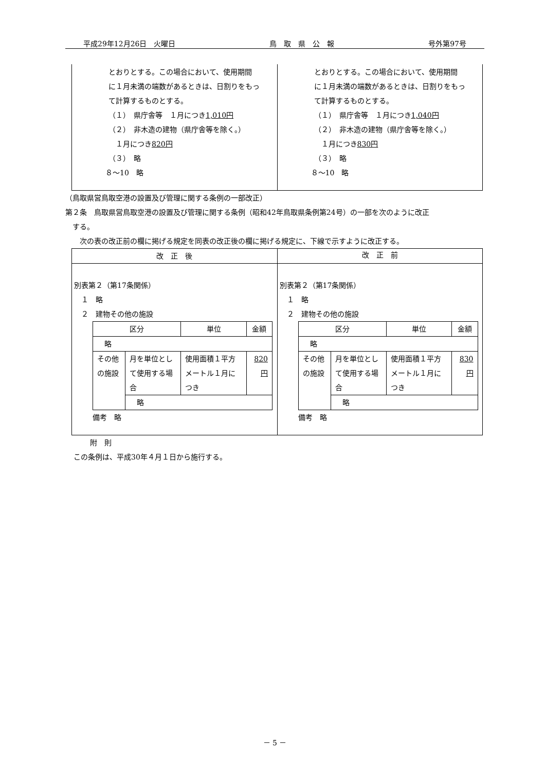平成29年12月26日　火曜日 鳥　取　県　公　報 号外第97号
| とおりとする。この場合において、使用期間 に１月未満の端数があるときは、日割りをもっ て計算するものとする。 （１） 県庁舎等 １月につき 1,010円 （２） 非木造の建物（県庁舎等を除く。） １月につき 820円 （３） 略 ８～10 略 | とおりとする。この場合において、使用期間 に１月未満の端数があるときは、日割りをもっ て計算するものとする。 （１） 県庁舎等 １月につき 1,040円 （２） 非木造の建物（県庁舎等を除く。） １月につき 830円 （３） 略 ８～10 略 |
（鳥取県営鳥取空港の設置及び管理に関する条例の一部改正）
第２条　鳥取県営鳥取空港の設置及び管理に関する条例（昭和42年鳥取県条例第24号）の一部を次のように改正
　する。
　　次の表の改正前の欄に掲げる規定を同表の改正後の欄に掲げる規定に、下線で示すように改正する。
| 改 正 後 | 改 正 前 |
| --- | --- |
| 別表第２（第17条関係） １ 略 ２ 建物その他の施設 / 区分 / / 単位 / 金額 / / 略 / / / / / その他の施設 / 月を単位として使用する場合 / 使用面積１平方メートル１月につき / 820円 / / / 略 / / / 備考 略 | 別表第２（第17条関係） １ 略 ２ 建物その他の施設 / 区分 / / 単位 / 金額 / / 略 / / / / / その他の施設 / 月を単位として使用する場合 / 使用面積１平方メートル１月につき / 830円 / / / 略 / / / 備考 略 |
附　則
この条例は、平成30年４月１日から施行する。
－ 5 －